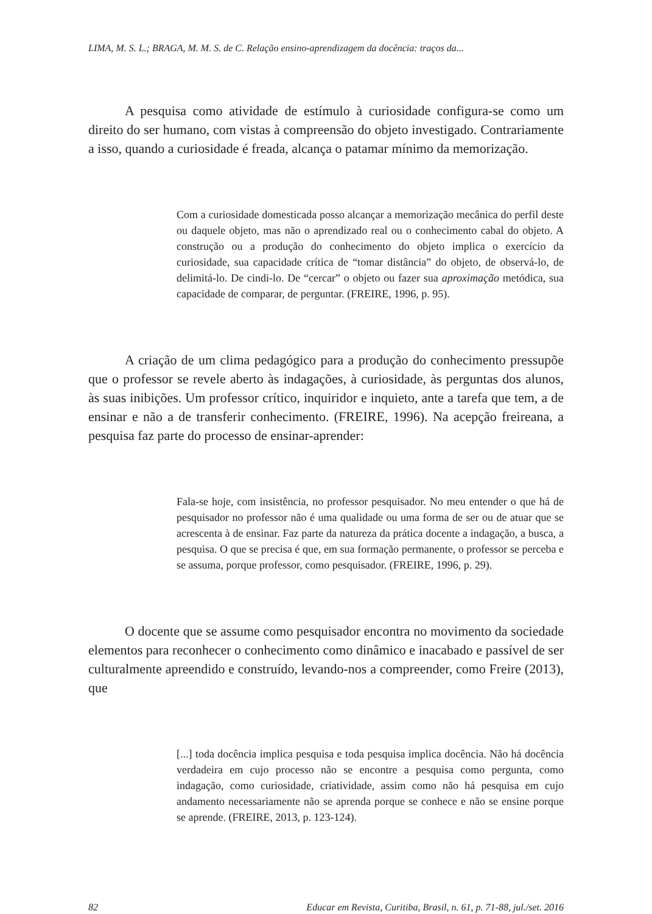LIMA, M. S. L.; BRAGA, M. M. S. de C. Relação ensino-aprendizagem da docência: traços da...
A pesquisa como atividade de estímulo à curiosidade configura-se como um direito do ser humano, com vistas à compreensão do objeto investigado. Contrariamente a isso, quando a curiosidade é freada, alcança o patamar mínimo da memorização.
Com a curiosidade domesticada posso alcançar a memorização mecânica do perfil deste ou daquele objeto, mas não o aprendizado real ou o conhecimento cabal do objeto. A construção ou a produção do conhecimento do objeto implica o exercício da curiosidade, sua capacidade crítica de “tomar distância” do objeto, de observá-lo, de delimitá-lo. De cindi-lo. De “cercar” o objeto ou fazer sua aproximação metódica, sua capacidade de comparar, de perguntar. (FREIRE, 1996, p. 95).
A criação de um clima pedagógico para a produção do conhecimento pressupõe que o professor se revele aberto às indagações, à curiosidade, às perguntas dos alunos, às suas inibições. Um professor crítico, inquiridor e inquieto, ante a tarefa que tem, a de ensinar e não a de transferir conhecimento. (FREIRE, 1996). Na acepção freireana, a pesquisa faz parte do processo de ensinar-aprender:
Fala-se hoje, com insistência, no professor pesquisador. No meu entender o que há de pesquisador no professor não é uma qualidade ou uma forma de ser ou de atuar que se acrescenta à de ensinar. Faz parte da natureza da prática docente a indagação, a busca, a pesquisa. O que se precisa é que, em sua formação permanente, o professor se perceba e se assuma, porque professor, como pesquisador. (FREIRE, 1996, p. 29).
O docente que se assume como pesquisador encontra no movimento da sociedade elementos para reconhecer o conhecimento como dinâmico e inacabado e passível de ser culturalmente apreendido e construído, levando-nos a compreender, como Freire (2013), que
[...] toda docência implica pesquisa e toda pesquisa implica docência. Não há docência verdadeira em cujo processo não se encontre a pesquisa como pergunta, como indagação, como curiosidade, criatividade, assim como não há pesquisa em cujo andamento necessariamente não se aprenda porque se conhece e não se ensine porque se aprende. (FREIRE, 2013, p. 123-124).
82 Educar em Revista, Curitiba, Brasil, n. 61, p. 71-88, jul./set. 2016